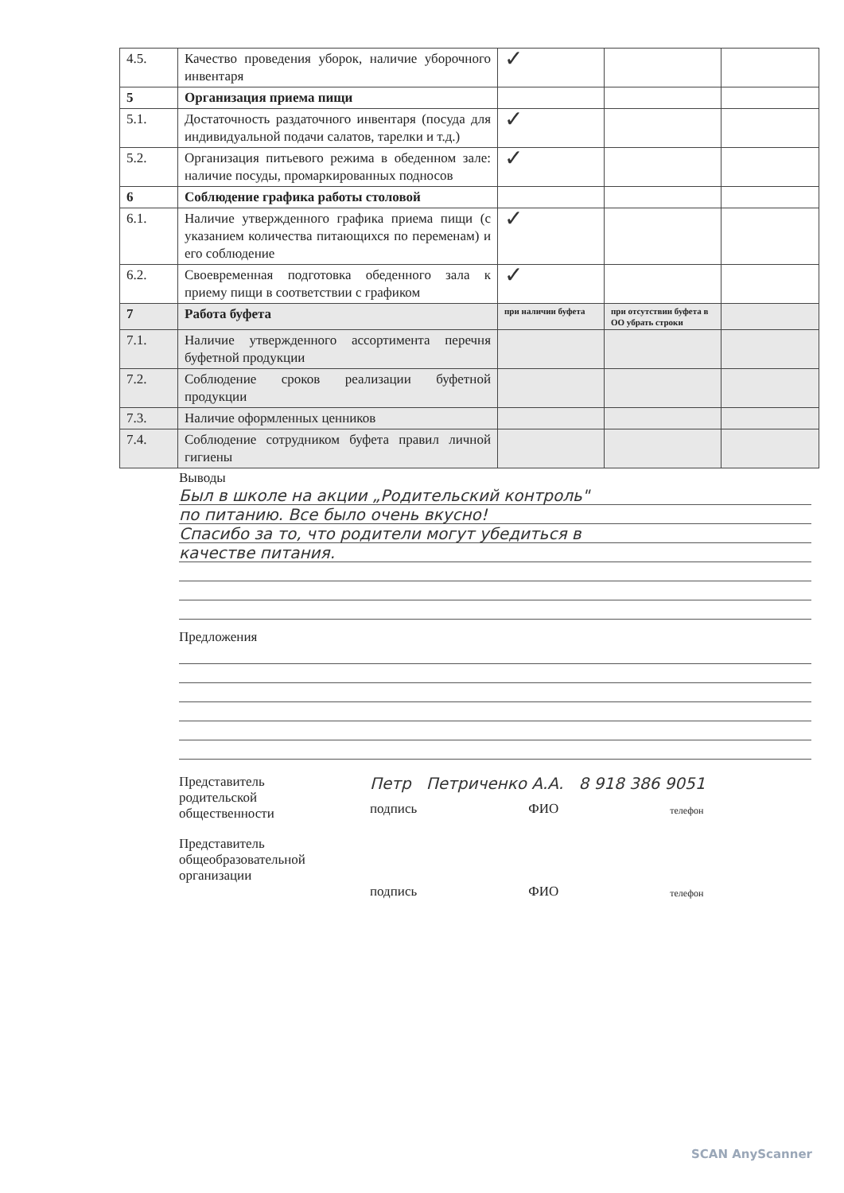| 4.5. | Качество проведения уборок, наличие уборочного инвентаря | ✓ | | |
| 5 | Организация приема пищи | | | |
| 5.1. | Достаточность раздаточного инвентаря (посуда для индивидуальной подачи салатов, тарелки и т.д.) | ✓ | | |
| 5.2. | Организация питьевого режима в обеденном зале: наличие посуды, промаркированных подносов | ✓ | | |
| 6 | Соблюдение графика работы столовой | | | |
| 6.1. | Наличие утвержденного графика приема пищи (с указанием количества питающихся по переменам) и его соблюдение | ✓ | | |
| 6.2. | Своевременная подготовка обеденного зала к приему пищи в соответствии с графиком | ✓ | | |
| 7 | Работа буфета | при наличии буфета | при отсутствии буфета в ОО убрать строки | |
| 7.1. | Наличие утвержденного ассортимента перечня буфетной продукции | | | |
| 7.2. | Соблюдение сроков реализации буфетной продукции | | | |
| 7.3. | Наличие оформленных ценников | | | |
| 7.4. | Соблюдение сотрудником буфета правил личной гигиены | | | |
Выводы
Был в школе на акции „Родительский контроль"
по питанию. Все было очень вкусно!
Спасибо за то, что родители могут убедиться в
качестве питания.
Предложения
Представитель
родительской
общественности
Петр Петриченко А.А. 8 918 386 9051
подпись ФИО телефон
Представитель
общеобразовательной
организации
подпись ФИО телефон
SCAN AnyScanner